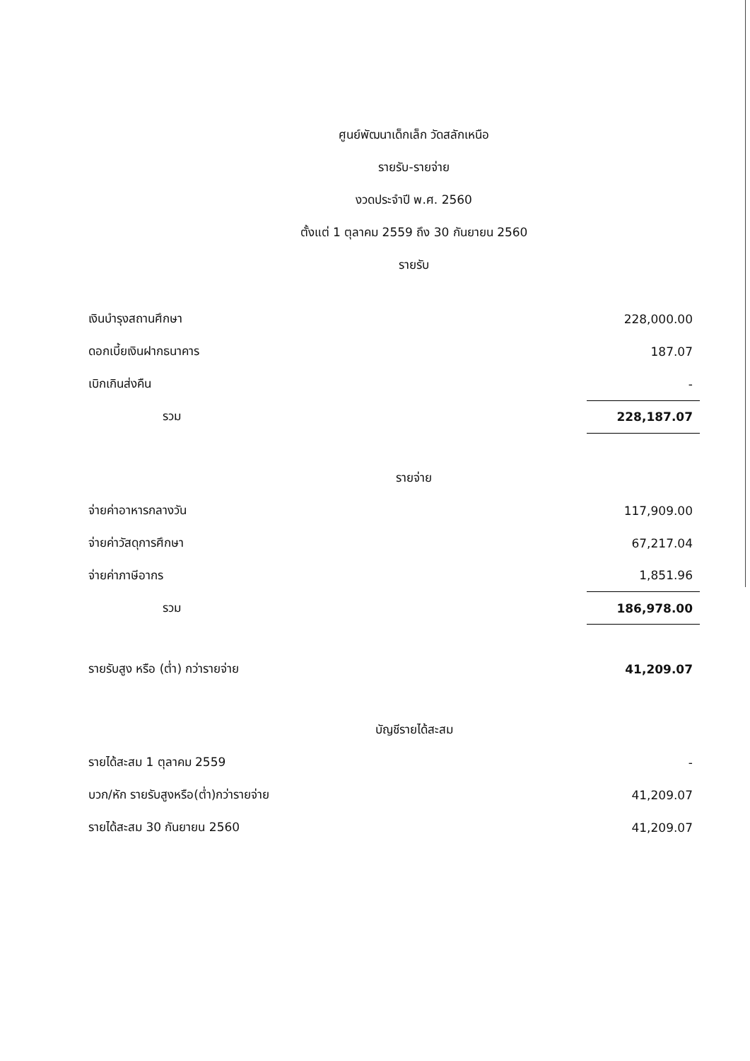ศูนย์พัฒนาเด็กเล็ก วัดสลักเหนือ
รายรับ-รายจ่าย
งวดประจำปี พ.ศ. 2560
ตั้งแต่ 1 ตุลาคม 2559 ถึง 30 กันยายน 2560
รายรับ
| เงินบำรุงสถานศึกษา | 228,000.00 |
| ดอกเบี้ยเงินฝากธนาคาร | 187.07 |
| เบิกเกินส่งคืน | - |
| รวม | 228,187.07 |
รายจ่าย
| จ่ายค่าอาหารกลางวัน | 117,909.00 |
| จ่ายค่าวัสดุการศึกษา | 67,217.04 |
| จ่ายค่าภาษีอากร | 1,851.96 |
| รวม | 186,978.00 |
| รายรับสูง หรือ (ต่ำ) กว่ารายจ่าย | 41,209.07 |
บัญชีรายได้สะสม
| รายได้สะสม 1 ตุลาคม 2559 | - |
| บวก/หัก รายรับสูงหรือ(ต่ำ)กว่ารายจ่าย | 41,209.07 |
| รายได้สะสม 30 กันยายน 2560 | 41,209.07 |